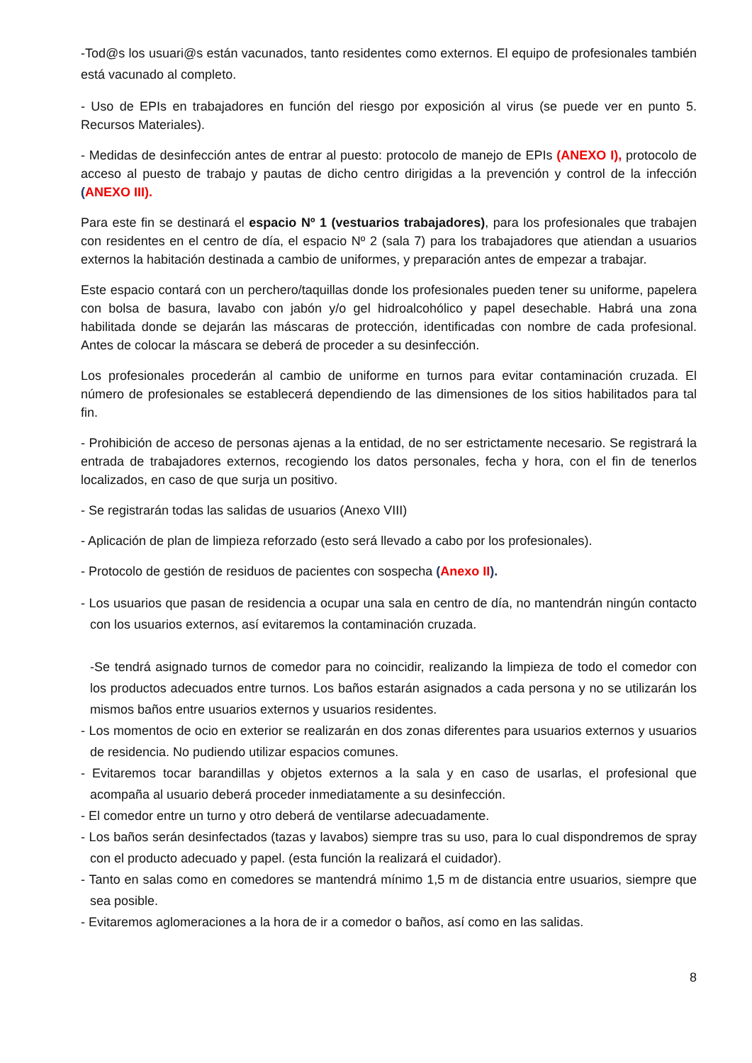-Tod@s los usuari@s están vacunados, tanto residentes como externos. El equipo de profesionales también está vacunado al completo.
- Uso de EPIs en trabajadores en función del riesgo por exposición al virus (se puede ver en punto 5. Recursos Materiales).
- Medidas de desinfección antes de entrar al puesto: protocolo de manejo de EPIs (ANEXO I), protocolo de acceso al puesto de trabajo y pautas de dicho centro dirigidas a la prevención y control de la infección (ANEXO III).
Para este fin se destinará el espacio Nº 1 (vestuarios trabajadores), para los profesionales que trabajen con residentes en el centro de día, el espacio Nº 2 (sala 7) para los trabajadores que atiendan a usuarios externos la habitación destinada a cambio de uniformes, y preparación antes de empezar a trabajar.
Este espacio contará con un perchero/taquillas donde los profesionales pueden tener su uniforme, papelera con bolsa de basura, lavabo con jabón y/o gel hidroalcohólico y papel desechable. Habrá una zona habilitada donde se dejarán las máscaras de protección, identificadas con nombre de cada profesional. Antes de colocar la máscara se deberá de proceder a su desinfección.
Los profesionales procederán al cambio de uniforme en turnos para evitar contaminación cruzada. El número de profesionales se establecerá dependiendo de las dimensiones de los sitios habilitados para tal fin.
- Prohibición de acceso de personas ajenas a la entidad, de no ser estrictamente necesario. Se registrará la entrada de trabajadores externos, recogiendo los datos personales, fecha y hora, con el fin de tenerlos localizados, en caso de que surja un positivo.
- Se registrarán todas las salidas de usuarios (Anexo VIII)
- Aplicación de plan de limpieza reforzado (esto será llevado a cabo por los profesionales).
- Protocolo de gestión de residuos de pacientes con sospecha (Anexo II).
- Los usuarios que pasan de residencia a ocupar una sala en centro de día, no mantendrán ningún contacto con los usuarios externos, así evitaremos la contaminación cruzada.
-Se tendrá asignado turnos de comedor para no coincidir, realizando la limpieza de todo el comedor con los productos adecuados entre turnos. Los baños estarán asignados a cada persona y no se utilizarán los mismos baños entre usuarios externos y usuarios residentes.
- Los momentos de ocio en exterior se realizarán en dos zonas diferentes para usuarios externos y usuarios de residencia. No pudiendo utilizar espacios comunes.
- Evitaremos tocar barandillas y objetos externos a la sala y en caso de usarlas, el profesional que acompaña al usuario deberá proceder inmediatamente a su desinfección.
- El comedor entre un turno y otro deberá de ventilarse adecuadamente.
- Los baños serán desinfectados (tazas y lavabos) siempre tras su uso, para lo cual dispondremos de spray con el producto adecuado y papel. (esta función la realizará el cuidador).
- Tanto en salas como en comedores se mantendrá mínimo 1,5 m de distancia entre usuarios, siempre que sea posible.
- Evitaremos aglomeraciones a la hora de ir a comedor o baños, así como en las salidas.
8